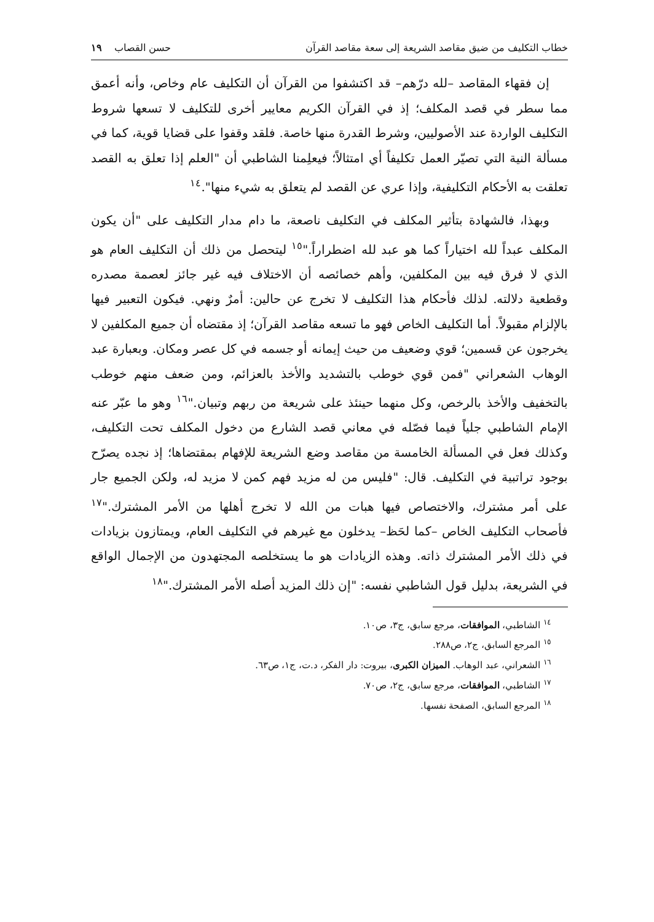خطاب التكليف من ضيق مقاصد الشريعة إلى سعة مقاصد القرآن حسن القصاب ١٩
إن فقهاء المقاصد –لله درّهم– قد اكتشفوا من القرآن أن التكليف عام وخاص، وأنه أعمق مما سطر في قصد المكلف؛ إذ في القرآن الكريم معايير أخرى للتكليف لا تسعها شروط التكليف الواردة عند الأصوليين، وشرط القدرة منها خاصة. فلقد وقفوا على قضايا قوية، كما في مسألة النية التي تصيّر العمل تكليفاً أي امتثالاً؛ فيعلِمنا الشاطبي أن "العلم إذا تعلق به القصد تعلقت به الأحكام التكليفية، وإذا عري عن القصد لم يتعلق به شيء منها".<sup>١٤</sup>
وبهذا، فالشهادة بتأثير المكلف في التكليف ناصعة، ما دام مدار التكليف على "أن يكون المكلف عبداً لله اختياراً كما هو عبد لله اضطراراً."<sup>١٥</sup> ليتحصل من ذلك أن التكليف العام هو الذي لا فرق فيه بين المكلفين، وأهم خصائصه أن الاختلاف فيه غير جائز لعصمة مصدره وقطعية دلالته. لذلك فأحكام هذا التكليف لا تخرج عن حالين: أمرٌ ونهي. فيكون التعبير فيها بالإلزام مقبولاً. أما التكليف الخاص فهو ما تسعه مقاصد القرآن؛ إذ مقتضاه أن جميع المكلفين لا يخرجون عن قسمين؛ قوي وضعيف من حيث إيمانه أو جسمه في كل عصر ومكان. وبعبارة عبد الوهاب الشعراني "فمن قوي خوطب بالتشديد والأخذ بالعزائم، ومن ضعف منهم خوطب بالتخفيف والأخذ بالرخص، وكل منهما حينئذ على شريعة من ربهم وتبيان."<sup>١٦</sup> وهو ما عبّر عنه الإمام الشاطبي جلياً فيما فصّله في معاني قصد الشارع من دخول المكلف تحت التكليف، وكذلك فعل في المسألة الخامسة من مقاصد وضع الشريعة للإفهام بمقتضاها؛ إذ نجده يصرّح بوجود تراتبية في التكليف. قال: "فليس من له مزيد فهم كمن لا مزيد له، ولكن الجميع جار على أمر مشترك، والاختصاص فيها هبات من الله لا تخرج أهلها من الأمر المشترك."<sup>١٧</sup> فأصحاب التكليف الخاص –كما لحَظ– يدخلون مع غيرهم في التكليف العام، ويمتازون بزيادات في ذلك الأمر المشترك ذاته. وهذه الزيادات هو ما يستخلصه المجتهدون من الإجمال الواقع في الشريعة، بدليل قول الشاطبي نفسه: "إن ذلك المزيد أصله الأمر المشترك."<sup>١٨</sup>
<sup>١٤</sup> الشاطبي، الموافقات، مرجع سابق، ج٣، ص١٠.
<sup>١٥</sup> المرجع السابق، ج٢، ص٢٨٨.
<sup>١٦</sup> الشعراني، عبد الوهاب. الميزان الكبرى، بيروت: دار الفكر، د.ت، ج١، ص٦٣.
<sup>١٧</sup> الشاطبي، الموافقات، مرجع سابق، ج٢، ص٧٠.
<sup>١٨</sup> المرجع السابق، الصفحة نفسها.